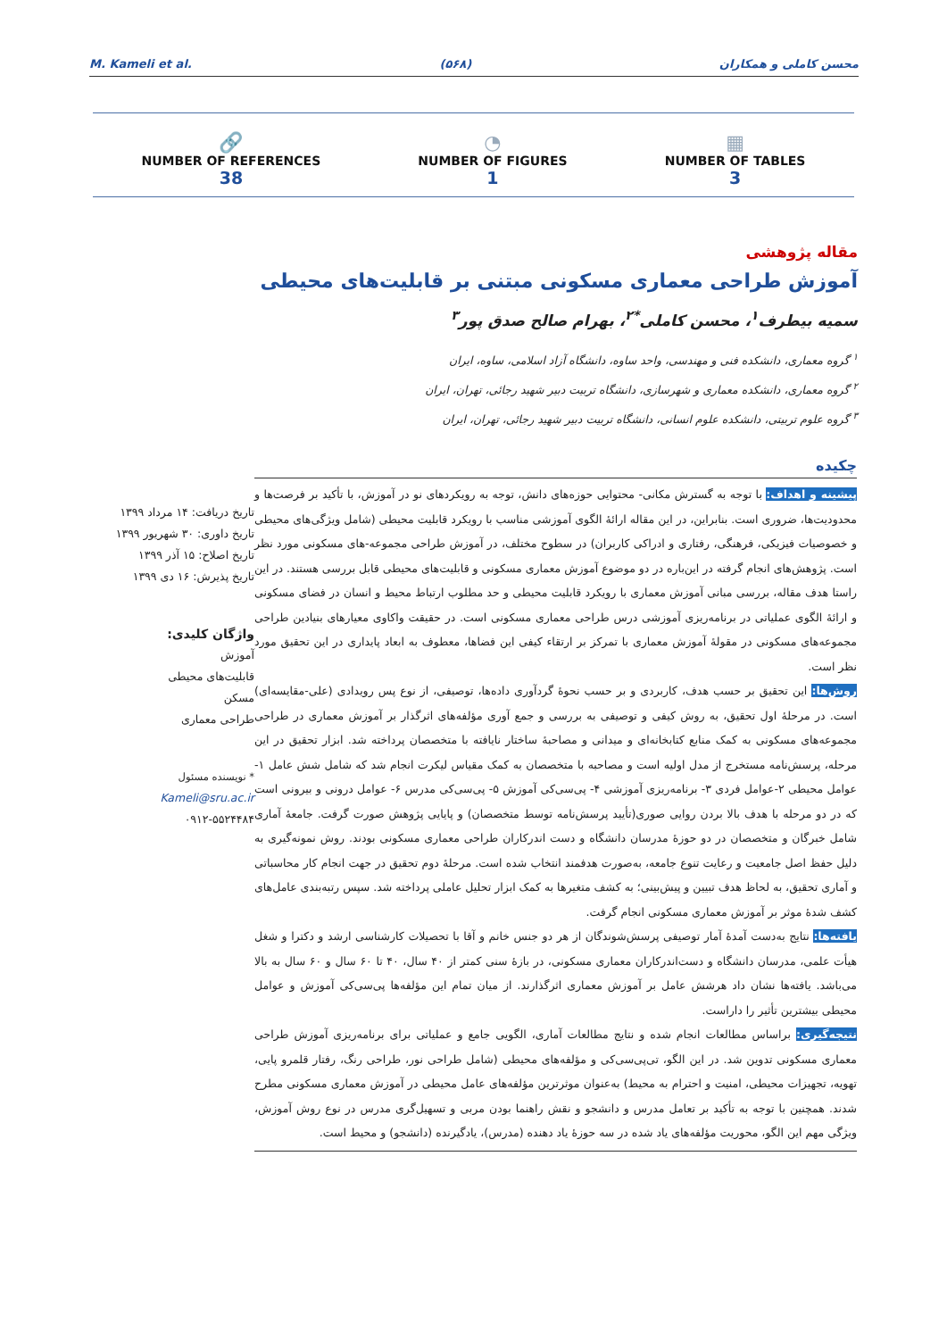M. Kameli et al. (۵۶۸) محسن کاملی و همکاران
🔗
NUMBER OF REFERENCES
38
◔
NUMBER OF FIGURES
1
▦
NUMBER OF TABLES
3
مقاله پژوهشی
آموزش طراحی معماری مسکونی مبتنی بر قابلیت‌های محیطی
سمیه بیطرف<sup>۱</sup>، محسن کاملی<sup>*۲</sup>، بهرام صالح صدق پور<sup>۳</sup>
<sup>۱</sup> گروه معماری، دانشکده فنی و مهندسی، واحد ساوه، دانشگاه آزاد اسلامی، ساوه، ایران
<sup>۲</sup> گروه معماری، دانشکده معماری و شهرسازی، دانشگاه تربیت دبیر شهید رجائی، تهران، ایران
<sup>۳</sup> گروه علوم تربیتی، دانشکده علوم انسانی، دانشگاه تربیت دبیر شهید رجائی، تهران، ایران
تاریخ دریافت: ۱۴ مرداد ۱۳۹۹
تاریخ داوری: ۳۰ شهریور ۱۳۹۹
تاریخ اصلاح: ۱۵ آذر ۱۳۹۹
تاریخ پذیرش: ۱۶ دی ۱۳۹۹
واژگان کلیدی:
آموزش
قابلیت‌های محیطی
مسکن
طراحی معماری
* نویسنده مسئول
Kameli@sru.ac.ir
۰۹۱۲-۵۵۲۴۴۸۴
چکیده
پیشینه و اهداف: با توجه به گسترش مکانی- محتوایی حوزه‌های دانش، توجه به رویکردهای نو در آموزش، با تأکید بر فرصت‌ها و محدودیت‌ها، ضروری است. بنابراین، در این مقاله ارائهٔ الگوی آموزشی مناسب با رویکرد قابلیت محیطی (شامل ویژگی‌های محیطی و خصوصیات فیزیکی، فرهنگی، رفتاری و ادراکی کاربران) در سطوح مختلف، در آموزش طراحی مجموعه-های مسکونی مورد نظر است. پژوهش‌های انجام گرفته در این‌باره در دو موضوع آموزش معماری مسکونی و قابلیت‌های محیطی قابل بررسی هستند. در این راستا هدف مقاله، بررسی مبانی آموزش معماری با رویکرد قابلیت محیطی و حد مطلوب ارتباط محیط و انسان در فضای مسکونی و ارائهٔ الگوی عملیاتی در برنامه‌ریزی آموزشی درس طراحی معماری مسکونی است. در حقیقت واکاوی معیارهای بنیادین طراحی مجموعه‌های مسکونی در مقولهٔ آموزش معماری با تمرکز بر ارتقاء کیفی این فضاها، معطوف به ابعاد پایداری در این تحقیق مورد نظر است.
روش‌ها: این تحقیق بر حسب هدف، کاربردی و بر حسب نحوهٔ گردآوری داده‌ها، توصیفی، از نوع پس رویدادی (علی-مقایسه‌ای) است. در مرحلهٔ اول تحقیق، به روش کیفی و توصیفی به بررسی و جمع آوری مؤلفه‌های اثرگذار بر آموزش معماری در طراحی مجموعه‌های مسکونی به کمک منابع کتابخانه‌ای و میدانی و مصاحبهٔ ساختار نایافته با متخصصان پرداخته شد. ابزار تحقیق در این مرحله، پرسش‌نامه مستخرج از مدل اولیه است و مصاحبه با متخصصان به کمک مقیاس لیکرت انجام شد که شامل شش عامل ۱- عوامل محیطی ۲-عوامل فردی ۳- برنامه‌ریزی آموزشی ۴- پی‌سی‌کی آموزش ۵- پی‌سی‌کی مدرس ۶- عوامل درونی و بیرونی است که در دو مرحله با هدف بالا بردن روایی صوری(تأیید پرسش‌نامه توسط متخصصان) و پایایی پژوهش صورت گرفت. جامعهٔ آماری شامل خبرگان و متخصصان در دو حوزهٔ مدرسان دانشگاه و دست اندرکاران طراحی معماری مسکونی بودند. روش نمونه‌گیری به دلیل حفظ اصل جامعیت و رعایت تنوع جامعه، به‌صورت هدفمند انتخاب شده است. مرحلهٔ دوم تحقیق در جهت انجام کار محاسباتی و آماری تحقیق، به لحاظ هدف تبیین و پیش‌بینی؛ به کشف متغیرها به کمک ابزار تحلیل عاملی پرداخته شد. سپس رتبه‌بندی عامل‌های کشف شدهٔ موثر بر آموزش معماری مسکونی انجام گرفت.
یافته‌ها: نتایج به‌دست آمدهٔ آمار توصیفی پرسش‌شوندگان از هر دو جنس خانم و آقا با تحصیلات کارشناسی ارشد و دکترا و شغل هیأت علمی، مدرسان دانشگاه و دست‌اندرکاران معماری مسکونی، در بازهٔ سنی کمتر از ۴۰ سال، ۴۰ تا ۶۰ سال و ۶۰ سال به بالا می‌باشد. یافته‌ها نشان داد هرشش عامل بر آموزش معماری اثرگذارند. از میان تمام این مؤلفه‌ها پی‌سی‌کی آموزش و عوامل محیطی بیشترین تأثیر را داراست.
نتیجه‌گیری: براساس مطالعات انجام شده و نتایج مطالعات آماری، الگویی جامع و عملیاتی برای برنامه‌ریزی آموزش طراحی معماری مسکونی تدوین شد. در این الگو، تی‌پی‌سی‌کی و مؤلفه‌های محیطی (شامل طراحی نور، طراحی رنگ، رفتار قلمرو پایی، تهویه، تجهیزات محیطی، امنیت و احترام به محیط) به‌عنوان موثرترین مؤلفه‌های عامل محیطی در آموزش معماری مسکونی مطرح شدند. همچنین با توجه به تأکید بر تعامل مدرس و دانشجو و نقش راهنما بودن مربی و تسهیل‌گری مدرس در نوع روش آموزش، ویژگی مهم این الگو، محوریت مؤلفه‌های یاد شده در سه حوزهٔ یاد دهنده (مدرس)، یادگیرنده (دانشجو) و محیط است.